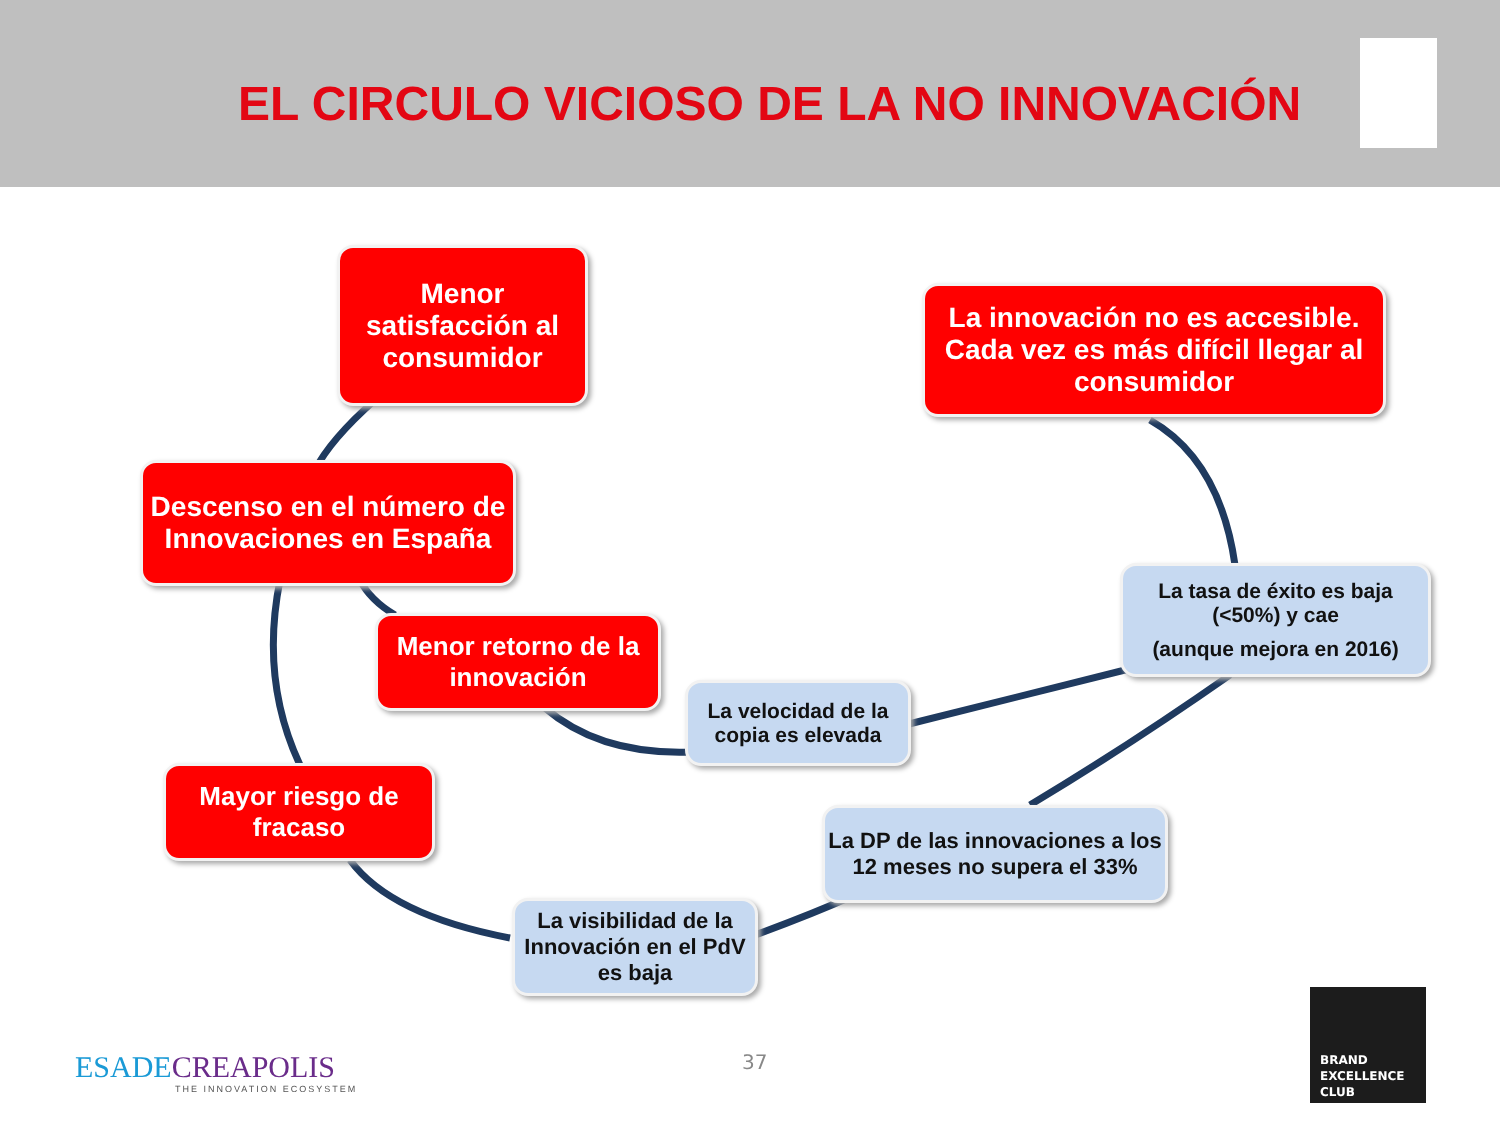EL CIRCULO VICIOSO DE LA NO INNOVACIÓN
Menor satisfacción al consumidor
La innovación no es accesible. Cada vez es más difícil llegar al consumidor
Descenso en el número de Innovaciones en España
La tasa de éxito es baja (<50%) y cae
(aunque mejora en 2016)
Menor retorno de la innovación
La velocidad de la copia es elevada
Mayor riesgo de fracaso
La DP de las innovaciones a los 12 meses no supera el 33%
La visibilidad de la Innovación en el PdV es baja
ESADECREAPOLIS
THE INNOVATION ECOSYSTEM
37
BRAND
EXCELLENCE
CLUB